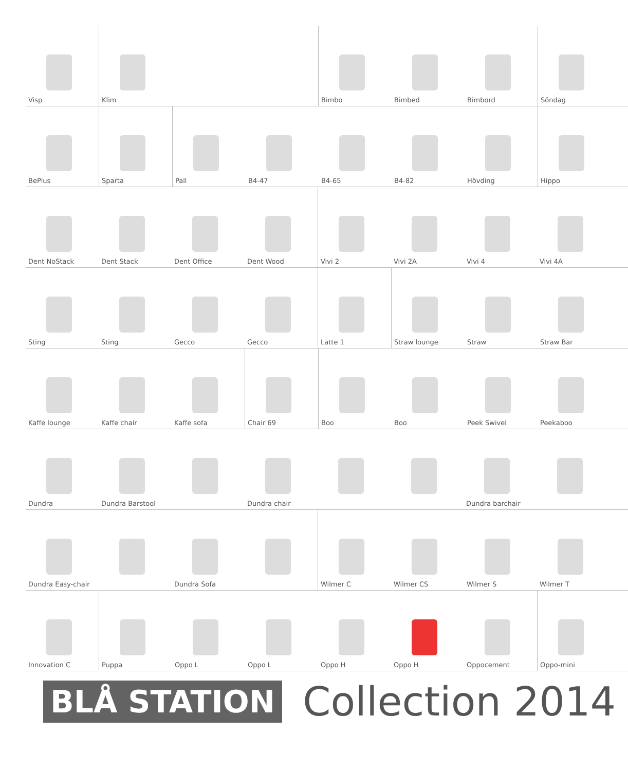Visp
Klim
Bimbo
Bimbed
Bimbord
Söndag
BePlus
Sparta
Pall
B4-47
B4-65
B4-82
Hövding
Hippo
Dent NoStack
Dent Stack
Dent Office
Dent Wood
Vivi 2
Vivi 2A
Vivi 4
Vivi 4A
Sting
Sting
Gecco
Gecco
Latte 1
Straw lounge
Straw
Straw Bar
Kaffe lounge
Kaffe chair
Kaffe sofa
Chair 69
Boo
Boo
Peek Swivel
Peekaboo
Dundra
Dundra Barstool
Dundra chair
Dundra barchair
Dundra Easy-chair
Dundra Sofa
Wilmer C
Wilmer CS
Wilmer S
Wilmer T
Innovation C
Puppa
Oppo L
Oppo L
Oppo H
Oppo H
Oppocement
Oppo-mini
BLÅ STATION
Collection 2014